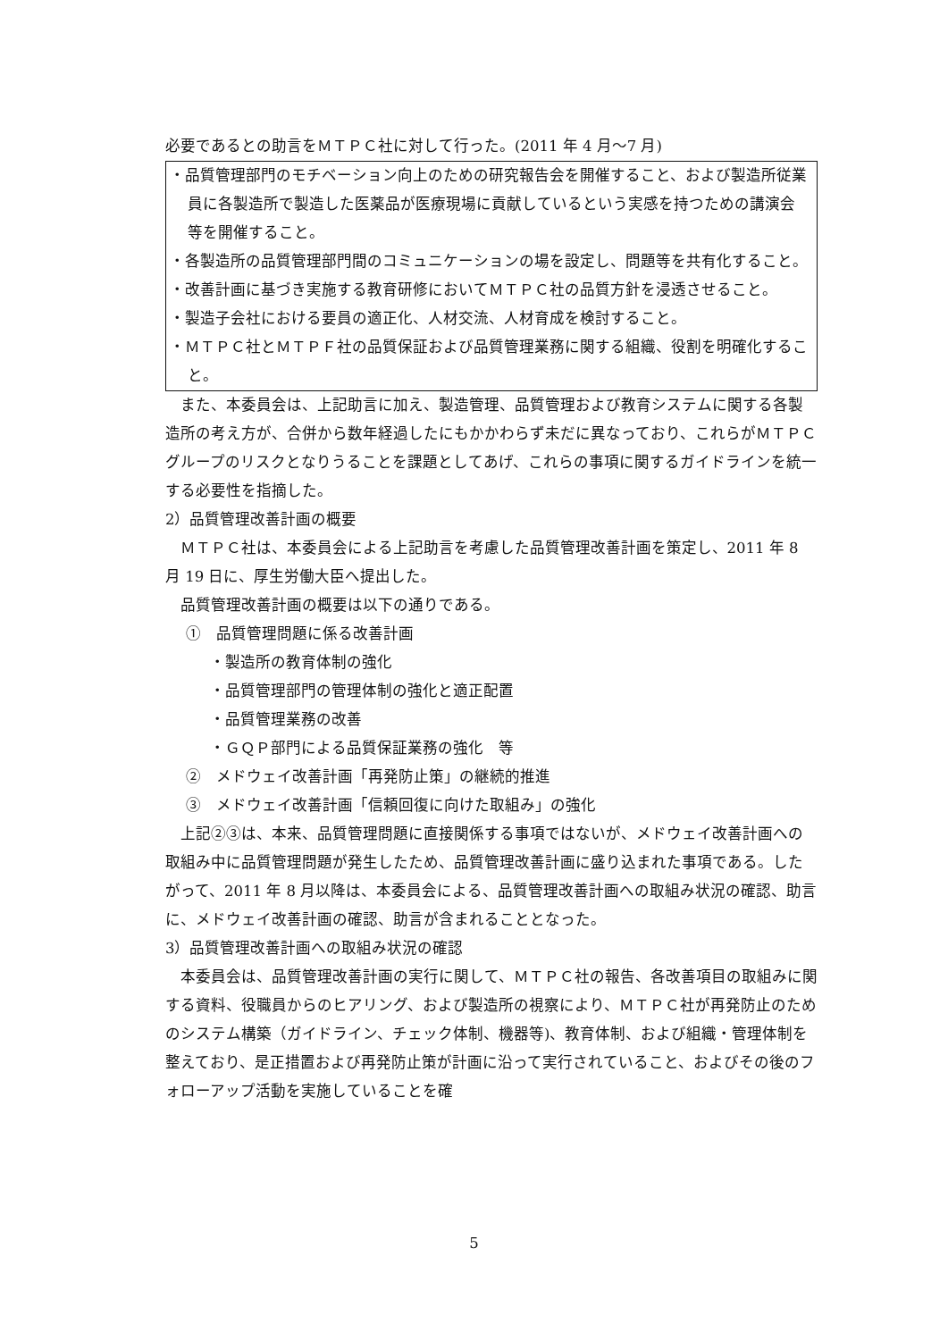必要であるとの助言をＭＴＰＣ社に対して行った。(2011 年 4 月～7 月)
・品質管理部門のモチベーション向上のための研究報告会を開催すること、および製造所従業員に各製造所で製造した医薬品が医療現場に貢献しているという実感を持つための講演会等を開催すること。
・各製造所の品質管理部門間のコミュニケーションの場を設定し、問題等を共有化すること。
・改善計画に基づき実施する教育研修においてＭＴＰＣ社の品質方針を浸透させること。
・製造子会社における要員の適正化、人材交流、人材育成を検討すること。
・ＭＴＰＣ社とＭＴＰＦ社の品質保証および品質管理業務に関する組織、役割を明確化すること。
また、本委員会は、上記助言に加え、製造管理、品質管理および教育システムに関する各製造所の考え方が、合併から数年経過したにもかかわらず未だに異なっており、これらがＭＴＰＣグループのリスクとなりうることを課題としてあげ、これらの事項に関するガイドラインを統一する必要性を指摘した。
2）品質管理改善計画の概要
ＭＴＰＣ社は、本委員会による上記助言を考慮した品質管理改善計画を策定し、2011 年 8 月 19 日に、厚生労働大臣へ提出した。
品質管理改善計画の概要は以下の通りである。
①　品質管理問題に係る改善計画
・製造所の教育体制の強化
・品質管理部門の管理体制の強化と適正配置
・品質管理業務の改善
・ＧＱＰ部門による品質保証業務の強化　等
②　メドウェイ改善計画「再発防止策」の継続的推進
③　メドウェイ改善計画「信頼回復に向けた取組み」の強化
上記②③は、本来、品質管理問題に直接関係する事項ではないが、メドウェイ改善計画への取組み中に品質管理問題が発生したため、品質管理改善計画に盛り込まれた事項である。したがって、2011 年 8 月以降は、本委員会による、品質管理改善計画への取組み状況の確認、助言に、メドウェイ改善計画の確認、助言が含まれることとなった。
3）品質管理改善計画への取組み状況の確認
本委員会は、品質管理改善計画の実行に関して、ＭＴＰＣ社の報告、各改善項目の取組みに関する資料、役職員からのヒアリング、および製造所の視察により、ＭＴＰＣ社が再発防止のためのシステム構築（ガイドライン、チェック体制、機器等)、教育体制、および組織・管理体制を整えており、是正措置および再発防止策が計画に沿って実行されていること、およびその後のフォローアップ活動を実施していることを確
5